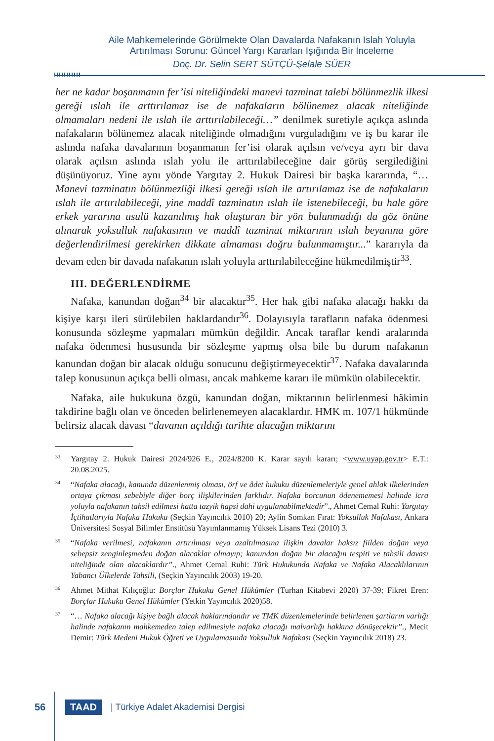Aile Mahkemelerinde Görülmekte Olan Davalarda Nafakanın Islah Yoluyla
Artırılması Sorunu: Güncel Yargı Kararları Işığında Bir İnceleme
Doç. Dr. Selin SERT SÜTÇÜ-Şelale SÜER
her ne kadar boşanmanın fer’isi niteliğindeki manevi tazminat talebi bölünmezlik ilkesi gereği ıslah ile arttırılamaz ise de nafakaların bölünemez alacak niteliğinde olmamaları nedeni ile ıslah ile arttırılabileceği…” denilmek suretiyle açıkça aslında nafakaların bölünemez alacak niteliğinde olmadığını vurguladığını ve iş bu karar ile aslında nafaka davalarının boşanmanın fer’isi olarak açılsın ve/veya ayrı bir dava olarak açılsın aslında ıslah yolu ile arttırılabileceğine dair görüş sergilediğini düşünüyoruz. Yine aynı yönde Yargıtay 2. Hukuk Dairesi bir başka kararında, “… Manevi tazminatın bölünmezliği ilkesi gereği ıslah ile artırılamaz ise de nafakaların ıslah ile artırılabileceği, yine maddî tazminatın ıslah ile istenebileceği, bu hale göre erkek yararına usulü kazanılmış hak oluşturan bir yön bulunmadığı da göz önüne alınarak yoksulluk nafakasının ve maddî tazminat miktarının ıslah beyanına göre değerlendirilmesi gerekirken dikkate almaması doğru bulunmamıştır...” kararıyla da devam eden bir davada nafakanın ıslah yoluyla arttırılabileceğine hükmedilmiştir<sup>33</sup>.
III. DEĞERLENDİRME
Nafaka, kanundan doğan<sup>34</sup> bir alacaktır<sup>35</sup>. Her hak gibi nafaka alacağı hakkı da kişiye karşı ileri sürülebilen haklardandır<sup>36</sup>. Dolayısıyla tarafların nafaka ödenmesi konusunda sözleşme yapmaları mümkün değildir. Ancak taraflar kendi aralarında nafaka ödenmesi hususunda bir sözleşme yapmış olsa bile bu durum nafakanın kanundan doğan bir alacak olduğu sonucunu değiştirmeyecektir<sup>37</sup>. Nafaka davalarında talep konusunun açıkça belli olması, ancak mahkeme kararı ile mümkün olabilecektir.
Nafaka, aile hukukuna özgü, kanundan doğan, miktarının belirlenmesi hâkimin takdirine bağlı olan ve önceden belirlenemeyen alacaklardır. HMK m. 107/1 hükmünde belirsiz alacak davası “davanın açıldığı tarihte alacağın miktarını
<sup>33</sup>
Yargıtay 2. Hukuk Dairesi 2024/926 E., 2024/8200 K. Karar sayılı kararı; <www.uyap.gov.tr> E.T.: 20.08.2025.
<sup>34</sup>
“Nafaka alacağı, kanunda düzenlenmiş olması, örf ve âdet hukuku düzenlemeleriyle genel ahlak ilkelerinden ortaya çıkması sebebiyle diğer borç ilişkilerinden farklıdır. Nafaka borcunun ödenememesi halinde icra yoluyla nafakanın tahsil edilmesi hatta tazyik hapsi dahi uygulanabilmektedir”., Ahmet Cemal Ruhi: Yargıtay İçtihatlarıyla Nafaka Hukuku (Seçkin Yayıncılık 2010) 20; Aylin Somkan Fırat: Yoksulluk Nafakası, Ankara Üniversitesi Sosyal Bilimler Enstitüsü Yayımlanmamış Yüksek Lisans Tezi (2010) 3.
<sup>35</sup>
“Nafaka verilmesi, nafakanın artırılması veya azaltılmasına ilişkin davalar haksız fiilden doğan veya sebepsiz zenginleşmeden doğan alacaklar olmayıp; kanundan doğan bir alacağın tespiti ve tahsili davası niteliğinde olan alacaklardır”., Ahmet Cemal Ruhi: Türk Hukukunda Nafaka ve Nafaka Alacaklılarının Yabancı Ülkelerde Tahsili, (Seçkin Yayıncılık 2003) 19-20.
<sup>36</sup>
Ahmet Mithat Kılıçoğlu: Borçlar Hukuku Genel Hükümler (Turhan Kitabevi 2020) 37-39; Fikret Eren: Borçlar Hukuku Genel Hükümler (Yetkin Yayıncılık 2020)58.
<sup>37</sup>
“… Nafaka alacağı kişiye bağlı alacak haklarındandır ve TMK düzenlemelerinde belirlenen şartların varlığı halinde nafakanın mahkemeden talep edilmesiyle nafaka alacağı malvarlığı hakkına dönüşecektir”., Mecit Demir: Türk Medeni Hukuk Öğreti ve Uygulamasında Yoksulluk Nafakası (Seçkin Yayıncılık 2018) 23.
56 TAAD | Türkiye Adalet Akademisi Dergisi